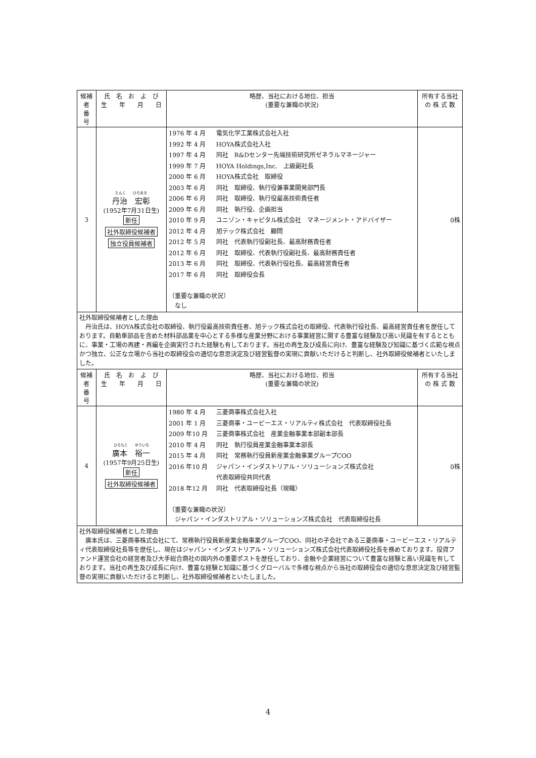| 候補者 番 号 | 氏 名 お よ び 生 年 月 日 | 略歴、当社における地位、担当 (重要な兼職の状況) | 所有する当社 の 株 式 数 |
| --- | --- | --- | --- |
| 3 | たんじ ひろあき 丹治 宏彰 (1952年7月31日生) 新任 社外取締役候補者 独立役員候補者 | 1976 年 4 月 電気化学工業株式会社入社 1992 年 4 月 HOYA株式会社入社 1997 年 4 月 同社 R&Dセンター先端技術研究所ゼネラルマネージャー 1999 年 7 月 HOYA Holdings,Inc. 上級副社長 2000 年 6 月 HOYA株式会社 取締役 2003 年 6 月 同社 取締役、執行役兼事業開発部門長 2006 年 6 月 同社 取締役、執行役最高技術責任者 2009 年 6 月 同社 執行役、企画担当 2010 年 9 月 ユニゾン・キャピタル株式会社 マネージメント・アドバイザー 2012 年 4 月 旭テック株式会社 顧問 2012 年 5 月 同社 代表執行役副社長、最高財務責任者 2012 年 6 月 同社 取締役、代表執行役副社長、最高財務責任者 2013 年 6 月 同社 取締役、代表執行役社長、最高経営責任者 2017 年 6 月 同社 取締役会長 （重要な兼職の状況） なし | 0株 |
| 社外取締役候補者とした理由 丹治氏は、HOYA株式会社の取締役、執行役最高技術責任者、旭テック株式会社の取締役、代表執行役社長、最高経営責任者を歴任しております。自動車部品を含めた材料部品業を中心とする多様な産業分野における事業経営に関する豊富な経験及び高い見識を有するとともに、事業・工場の再建・再編を企画実行された経験も有しております。当社の再生及び成長に向け、豊富な経験及び知識に基づく広範な視点かつ独立、公正な立場から当社の取締役会の適切な意思決定及び経営監督の実現に貢献いただけると判断し、社外取締役候補者といたしました。 | | | |
| 候補者 番 号 | 氏 名 お よ び 生 年 月 日 | 略歴、当社における地位、担当 (重要な兼職の状況) | 所有する当社 の 株 式 数 |
| 4 | ひろもと ゆういち 廣本 裕一 (1957年9月25日生) 新任 社外取締役候補者 | 1980 年 4 月 三菱商事株式会社入社 2001 年 1 月 三菱商事・ユービーエス・リアルティ株式会社 代表取締役社長 2009 年10 月 三菱商事株式会社 産業金融事業本部副本部長 2010 年 4 月 同社 執行役員産業金融事業本部長 2015 年 4 月 同社 常務執行役員新産業金融事業グループCOO 2016 年10 月 ジャパン・インダストリアル・ソリューションズ株式会社 代表取締役共同代表 2018 年12 月 同社 代表取締役社長（現職） （重要な兼職の状況） ジャパン・インダストリアル・ソリューションズ株式会社 代表取締役社長 | 0株 |
| 社外取締役候補者とした理由 廣本氏は、三菱商事株式会社にて、常務執行役員新産業金融事業グループCOO、同社の子会社である三菱商事・ユービーエス・リアルティ代表取締役社長等を歴任し、現在はジャパン・インダストリアル・ソリューションズ株式会社代表取締役社長を務めております。投資ファンド運営会社の経営者及び大手総合商社の国内外の重要ポストを歴任しており、金融や企業経営について豊富な経験と高い見識を有しております。当社の再生及び成長に向け、豊富な経験と知識に基づくグローバルで多様な視点から当社の取締役会の適切な意思決定及び経営監督の実現に貢献いただけると判断し、社外取締役候補者といたしました。 | | | |
4